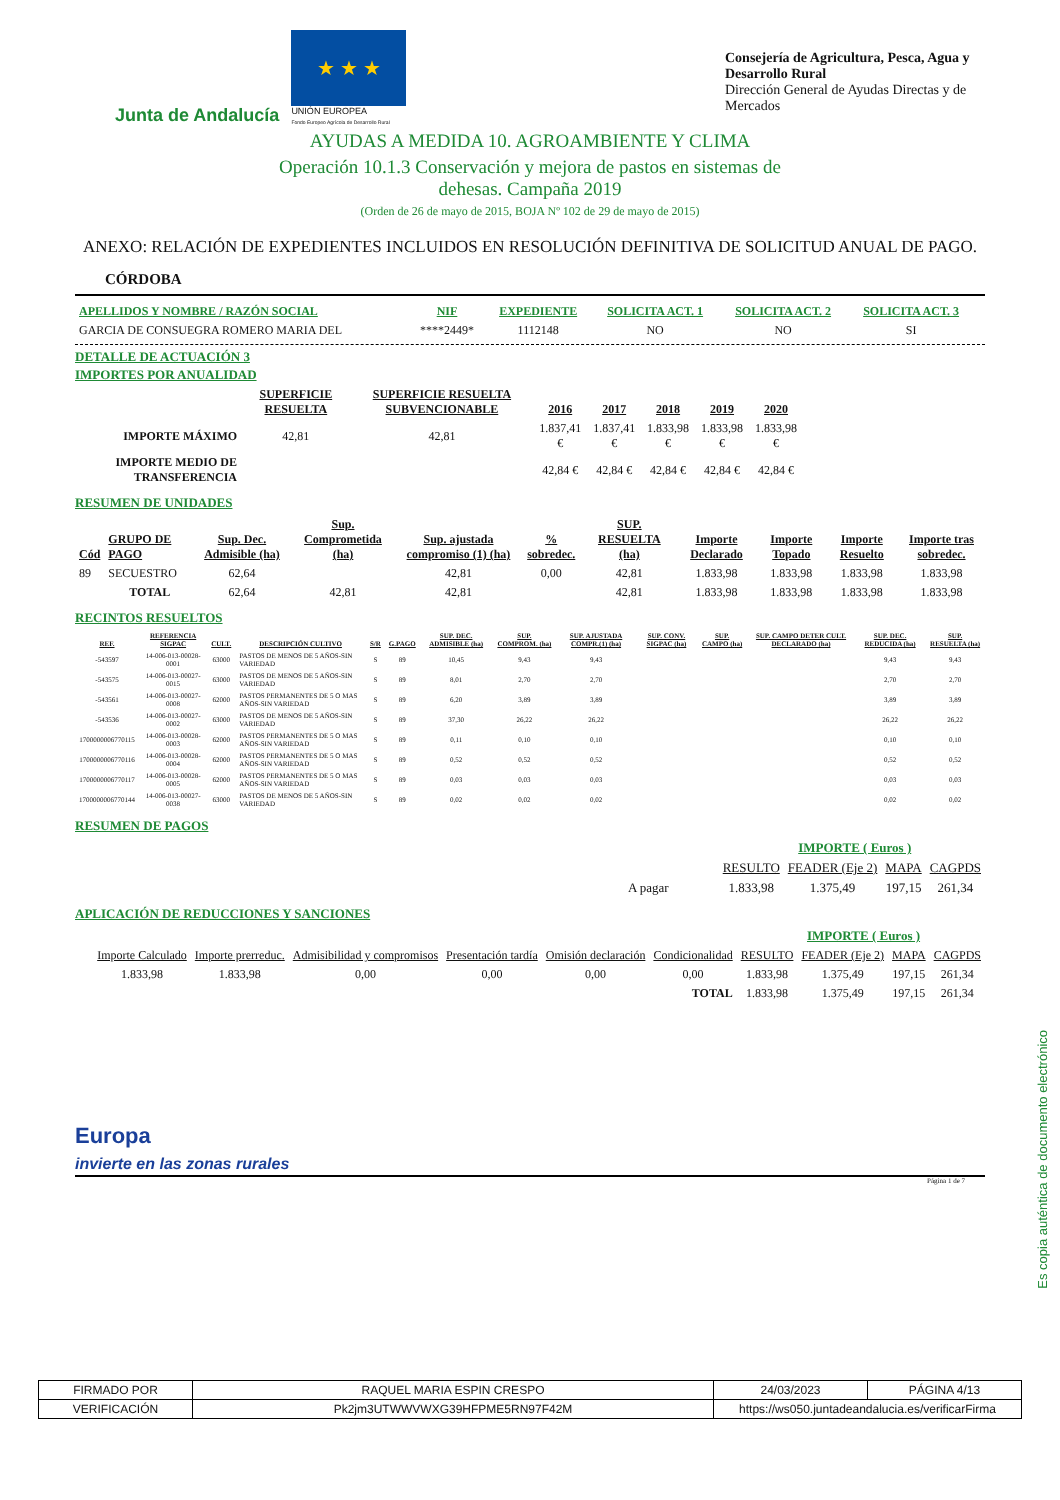Junta de Andalucía
★ ★ ★
UNIÓN EUROPEA
Fondo Europeo Agrícola de Desarrollo Rural
Consejería de Agricultura, Pesca, Agua y Desarrollo Rural
Dirección General de Ayudas Directas y de Mercados
AYUDAS A MEDIDA 10. AGROAMBIENTE Y CLIMA
Operación 10.1.3 Conservación y mejora de pastos en sistemas de
dehesas. Campaña 2019
(Orden de 26 de mayo de 2015, BOJA Nº 102 de 29 de mayo de 2015)
ANEXO: RELACIÓN DE EXPEDIENTES INCLUIDOS EN RESOLUCIÓN DEFINITIVA DE SOLICITUD ANUAL DE PAGO.
CÓRDOBA
| APELLIDOS Y NOMBRE / RAZÓN SOCIAL | NIF | EXPEDIENTE | SOLICITA ACT. 1 | SOLICITA ACT. 2 | SOLICITA ACT. 3 | |
| --- | --- | --- | --- | --- | --- | --- |
| GARCIA DE CONSUEGRA ROMERO MARIA DEL | ****2449* | 1112148 | NO | NO | SI | |
DETALLE DE ACTUACIÓN 3
IMPORTES POR ANUALIDAD
| | SUPERFICIE RESUELTA | SUPERFICIE RESUELTA SUBVENCIONABLE | 2016 | 2017 | 2018 | 2019 | 2020 |
| --- | --- | --- | --- | --- | --- | --- | --- |
| IMPORTE MÁXIMO | 42,81 | 42,81 | 1.837,41 € | 1.837,41 € | 1.833,98 € | 1.833,98 € | 1.833,98 € |
| IMPORTE MEDIO DE TRANSFERENCIA | | | 42,84 € | 42,84 € | 42,84 € | 42,84 € | 42,84 € |
RESUMEN DE UNIDADES
| Cód | GRUPO DE PAGO | Sup. Dec. Admisible (ha) | Sup. Comprometida (ha) | Sup. ajustada compromiso (1) (ha) | % sobredec. | SUP. RESUELTA (ha) | Importe Declarado | Importe Topado | Importe Resuelto | Importe tras sobredec. |
| --- | --- | --- | --- | --- | --- | --- | --- | --- | --- | --- |
| 89 | SECUESTRO | 62,64 | | 42,81 | 0,00 | 42,81 | 1.833,98 | 1.833,98 | 1.833,98 | 1.833,98 |
| | TOTAL | 62,64 | 42,81 | 42,81 | | 42,81 | 1.833,98 | 1.833,98 | 1.833,98 | 1.833,98 |
RECINTOS RESUELTOS
| REF. | REFERENCIA SIGPAC | CULT. | DESCRIPCIÓN CULTIVO | S/R | G.PAGO | SUP. DEC. ADMISIBLE (ha) | SUP. COMPROM. (ha) | SUP. AJUSTADA COMPR.(1) (ha) | SUP. CONV. SIGPAC (ha) | SUP. CAMPO (ha) | SUP. CAMPO DETER CULT. DECLARADO (ha) | SUP. DEC. REDUCIDA (ha) | SUP. RESUELTA (ha) |
| --- | --- | --- | --- | --- | --- | --- | --- | --- | --- | --- | --- | --- | --- |
| -543597 | 14-006-013-00028-0001 | 63000 | PASTOS DE MENOS DE 5 AÑOS-SIN VARIEDAD | S | 89 | 10,45 | 9,43 | 9,43 | | | | 9,43 | 9,43 |
| -543575 | 14-006-013-00027-0015 | 63000 | PASTOS DE MENOS DE 5 AÑOS-SIN VARIEDAD | S | 89 | 8,01 | 2,70 | 2,70 | | | | 2,70 | 2,70 |
| -543561 | 14-006-013-00027-0008 | 62000 | PASTOS PERMANENTES DE 5 O MAS AÑOS-SIN VARIEDAD | S | 89 | 6,20 | 3,89 | 3,89 | | | | 3,89 | 3,89 |
| -543536 | 14-006-013-00027-0002 | 63000 | PASTOS DE MENOS DE 5 AÑOS-SIN VARIEDAD | S | 89 | 37,30 | 26,22 | 26,22 | | | | 26,22 | 26,22 |
| 1700000006770115 | 14-006-013-00028-0003 | 62000 | PASTOS PERMANENTES DE 5 O MAS AÑOS-SIN VARIEDAD | S | 89 | 0,11 | 0,10 | 0,10 | | | | 0,10 | 0,10 |
| 1700000006770116 | 14-006-013-00028-0004 | 62000 | PASTOS PERMANENTES DE 5 O MAS AÑOS-SIN VARIEDAD | S | 89 | 0,52 | 0,52 | 0,52 | | | | 0,52 | 0,52 |
| 1700000006770117 | 14-006-013-00028-0005 | 62000 | PASTOS PERMANENTES DE 5 O MAS AÑOS-SIN VARIEDAD | S | 89 | 0,03 | 0,03 | 0,03 | | | | 0,03 | 0,03 |
| 1700000006770144 | 14-006-013-00027-0038 | 63000 | PASTOS DE MENOS DE 5 AÑOS-SIN VARIEDAD | S | 89 | 0,02 | 0,02 | 0,02 | | | | 0,02 | 0,02 |
RESUMEN DE PAGOS
| | | IMPORTE ( Euros ) | | |
| | RESULTO | FEADER (Eje 2) | MAPA | CAGPDS |
| A pagar | 1.833,98 | 1.375,49 | 197,15 | 261,34 |
APLICACIÓN DE REDUCCIONES Y SANCIONES
| | | | | | | | IMPORTE ( Euros ) | | |
| Importe Calculado | Importe prerreduc. | Admisibilidad y compromisos | Presentación tardía | Omisión declaración | Condicionalidad | RESULTO | FEADER (Eje 2) | MAPA | CAGPDS |
| 1.833,98 | 1.833,98 | 0,00 | 0,00 | 0,00 | 0,00 | 1.833,98 | 1.375,49 | 197,15 | 261,34 |
| | | | | | TOTAL | 1.833,98 | 1.375,49 | 197,15 | 261,34 |
Europa
invierte en las zonas rurales
Página 1 de 7
Es copia auténtica de documento electrónico
| FIRMADO POR | RAQUEL MARIA ESPIN CRESPO | | 24/03/2023 | PÁGINA 4/13 |
| VERIFICACIÓN | Pk2jm3UTWWVWXG39HFPME5RN97F42M | https://ws050.juntadeandalucia.es/verificarFirma | | |